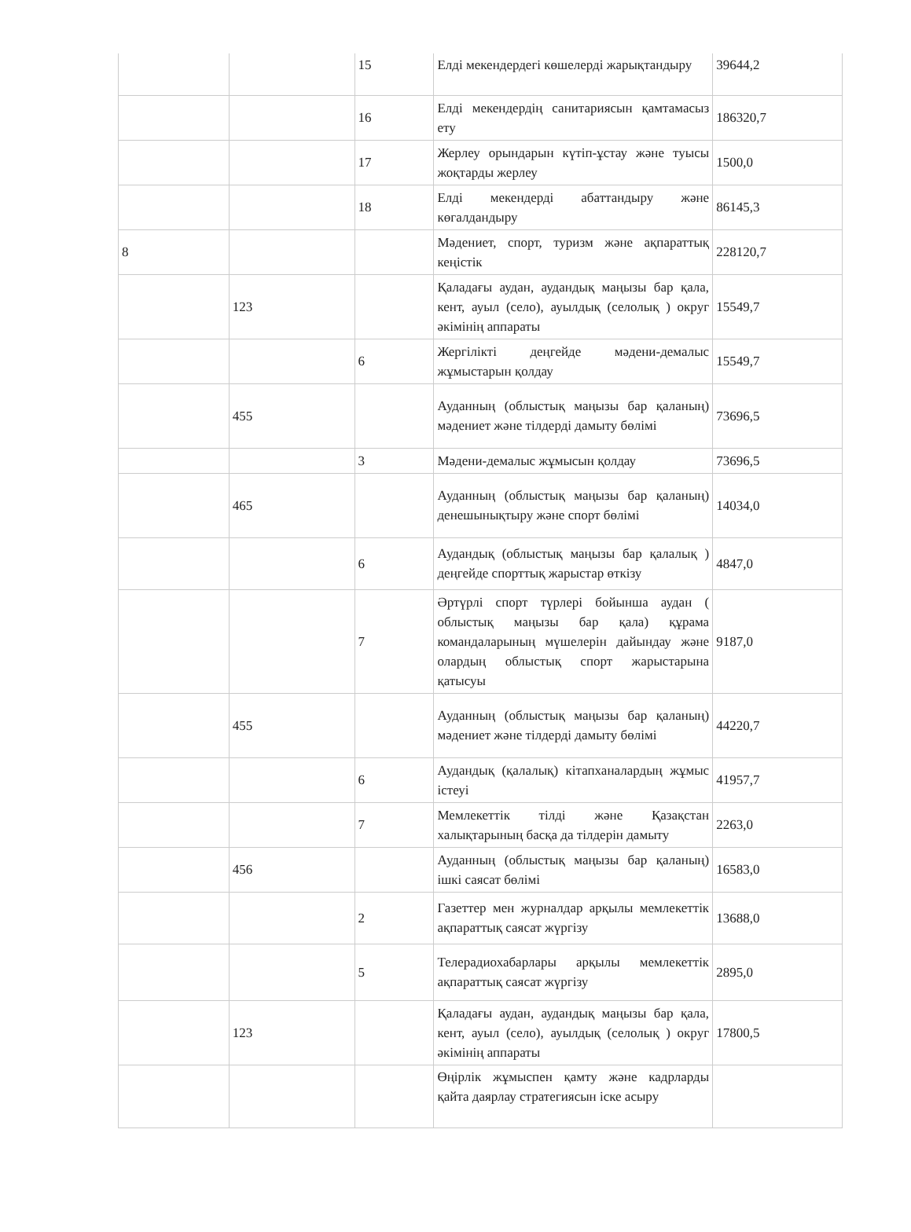| | | 15 | Елді мекендердегі көшелерді жарықтандыру | 39644,2 |
| | | 16 | Елді мекендердің санитариясын қамтамасыз ету | 186320,7 |
| | | 17 | Жерлеу орындарын күтіп-ұстау және туысы жоқтарды жерлеу | 1500,0 |
| | | 18 | Елді мекендерді абаттандыру және көгалдандыру | 86145,3 |
| 8 | | | Мәдениет, спорт, туризм және ақпараттық кеңістік | 228120,7 |
| | 123 | | Қаладағы аудан, аудандық маңызы бар қала, кент, ауыл (село), ауылдық (селолық ) округ әкімінің аппараты | 15549,7 |
| | | 6 | Жергілікті деңгейде мәдени-демалыс жұмыстарын қолдау | 15549,7 |
| | 455 | | Ауданның (облыстық маңызы бар қаланың) мәдениет және тілдерді дамыту бөлімі | 73696,5 |
| | | 3 | Мәдени-демалыс жұмысын қолдау | 73696,5 |
| | 465 | | Ауданның (облыстық маңызы бар қаланың) денешынықтыру және спорт бөлімі | 14034,0 |
| | | 6 | Аудандық (облыстық маңызы бар қалалық ) деңгейде спорттық жарыстар өткізу | 4847,0 |
| | | 7 | Әртүрлі спорт түрлері бойынша аудан ( облыстық маңызы бар қала) құрама командаларының мүшелерін дайындау және олардың облыстық спорт жарыстарына қатысуы | 9187,0 |
| | 455 | | Ауданның (облыстық маңызы бар қаланың) мәдениет және тілдерді дамыту бөлімі | 44220,7 |
| | | 6 | Аудандық (қалалық) кітапханалардың жұмыс істеуі | 41957,7 |
| | | 7 | Мемлекеттік тілді және Қазақстан халықтарының басқа да тілдерін дамыту | 2263,0 |
| | 456 | | Ауданның (облыстық маңызы бар қаланың) ішкі саясат бөлімі | 16583,0 |
| | | 2 | Газеттер мен журналдар арқылы мемлекеттік ақпараттық саясат жүргізу | 13688,0 |
| | | 5 | Телерадиохабарлары арқылы мемлекеттік ақпараттық саясат жүргізу | 2895,0 |
| | 123 | | Қаладағы аудан, аудандық маңызы бар қала, кент, ауыл (село), ауылдық (селолық ) округ әкімінің аппараты | 17800,5 |
| | | | Өңірлік жұмыспен қамту және кадрларды қайта даярлау стратегиясын іске асыру | |